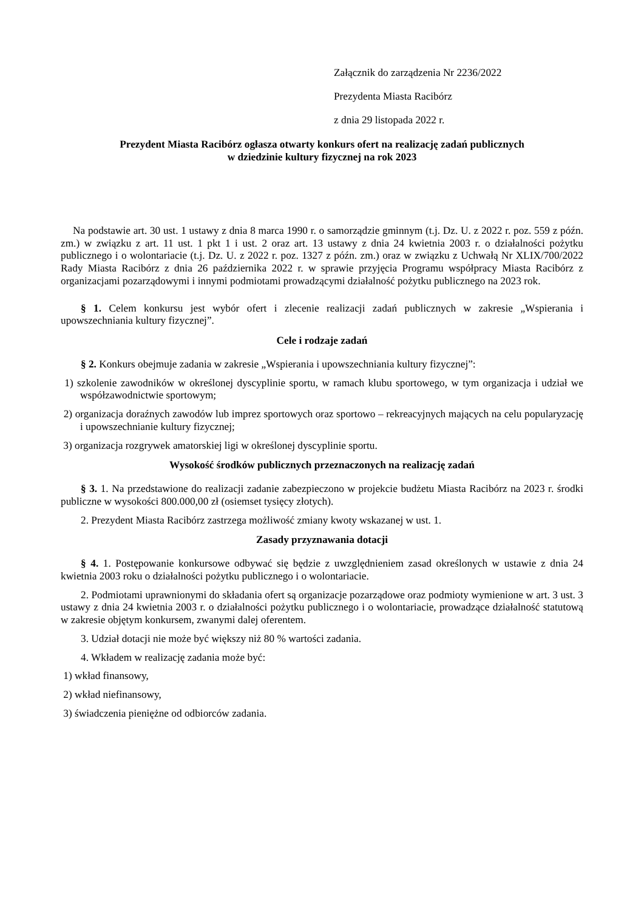Załącznik do zarządzenia Nr 2236/2022
Prezydenta Miasta Racibórz
z dnia 29 listopada 2022 r.
Prezydent Miasta Racibórz ogłasza otwarty konkurs ofert na realizację zadań publicznych
w dziedzinie kultury fizycznej na rok 2023
Na podstawie art. 30 ust. 1 ustawy z dnia 8 marca 1990 r. o samorządzie gminnym (t.j. Dz. U. z 2022 r. poz. 559 z późn. zm.) w związku z art. 11 ust. 1 pkt 1 i ust. 2 oraz art. 13 ustawy z dnia 24 kwietnia 2003 r. o działalności pożytku publicznego i o wolontariacie (t.j. Dz. U. z 2022 r. poz. 1327 z późn. zm.) oraz w związku z Uchwałą Nr XLIX/700/2022 Rady Miasta Racibórz z dnia 26 października 2022 r. w sprawie przyjęcia Programu współpracy Miasta Racibórz z organizacjami pozarządowymi i innymi podmiotami prowadzącymi działalność pożytku publicznego na 2023 rok.
§ 1. Celem konkursu jest wybór ofert i zlecenie realizacji zadań publicznych w zakresie „Wspierania i upowszechniania kultury fizycznej”.
Cele i rodzaje zadań
§ 2. Konkurs obejmuje zadania w zakresie „Wspierania i upowszechniania kultury fizycznej”:
1) szkolenie zawodników w określonej dyscyplinie sportu, w ramach klubu sportowego, w tym organizacja i udział we współzawodnictwie sportowym;
2) organizacja doraźnych zawodów lub imprez sportowych oraz sportowo – rekreacyjnych mających na celu popularyzację i upowszechnianie kultury fizycznej;
3) organizacja rozgrywek amatorskiej ligi w określonej dyscyplinie sportu.
Wysokość środków publicznych przeznaczonych na realizację zadań
§ 3. 1. Na przedstawione do realizacji zadanie zabezpieczono w projekcie budżetu Miasta Racibórz na 2023 r. środki publiczne w wysokości 800.000,00 zł (osiemset tysięcy złotych).
2. Prezydent Miasta Racibórz zastrzega możliwość zmiany kwoty wskazanej w ust. 1.
Zasady przyznawania dotacji
§ 4. 1. Postępowanie konkursowe odbywać się będzie z uwzględnieniem zasad określonych w ustawie z dnia 24 kwietnia 2003 roku o działalności pożytku publicznego i o wolontariacie.
2. Podmiotami uprawnionymi do składania ofert są organizacje pozarządowe oraz podmioty wymienione w art. 3 ust. 3 ustawy z dnia 24 kwietnia 2003 r. o działalności pożytku publicznego i o wolontariacie, prowadzące działalność statutową w zakresie objętym konkursem, zwanymi dalej oferentem.
3. Udział dotacji nie może być większy niż 80 % wartości zadania.
4. Wkładem w realizację zadania może być:
1) wkład finansowy,
2) wkład niefinansowy,
3) świadczenia pieniężne od odbiorców zadania.